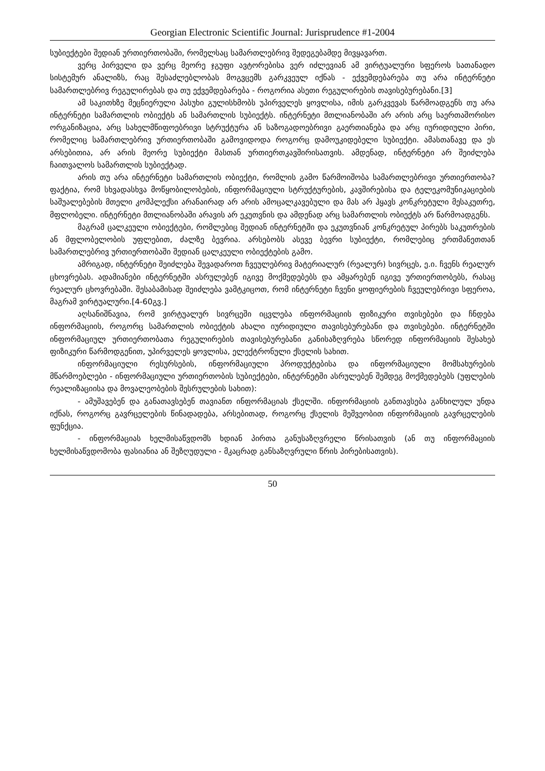Georgian Electronic Scientific Journal: Jurisprudence #1-2004
სუბიექტები შედიან ურთიერთობაში, რომელსაც სამართლებრივ შედეგებამდე მივყავართ.
ვერც პირველი და ვერც მეორე ჯგუფი ავტორებისა ვერ იძლევიან ამ ვირტუალური სფეროს სათანადო სისტემურ ანალიზს, რაც შესაძლებლობას მოგვცემს გარკვეულ იქნას - ექვემდებარება თუ არა ინტერნეტი სამართლებრივ რეგულირებას და თუ ექვემდებარება - როგორია ასეთი რეგულირების თავისებურებანი.[3]
ამ საკითხზე მეცნიერული პასუხი გულისხმობს უპირველეს ყოვლისა, იმის გარკვევას წარმოადგენს თუ არა ინტერნეტი სამართლის ობიექტს ან სამართლის სუბიექტს. ინტერნეტი მთლიანობაში არ არის არც საერთაშორისო ორგანიზაცია, არც სახელმწიფოებრივი სტრუქტურა ან საზოგადოებრივი გაერთიანება და არც იურიდიული პირი, რომელიც სამართლებრივ ურთიერთობაში გამოვიდოდა როგორც დამოუკიდებელი სუბიექტი. ამასთანავე და ეს არსებითია, არ არის მეორე სუბიექტი მასთან ურთიერთკავშირისათვის. ამდენად, ინტერნეტი არ შეიძლება ჩაითვალოს სამართლის სუბიექტად.
არის თუ არა ინტერნეტი სამართლის ობიექტი, რომლის გამო წარმოიშობა სამართლებრივი ურთიერთობა? ფაქტია, რომ სხვადასხვა მოწყობილობების, ინფორმაციული სტრუქტურების, კავშირებისა და ტელეკომუნიკაციების საშუალებების მთელი კომპლექსი არანაირად არ არის ამოცალკავებული და მას არ ჰყავს კონკრეტული მესაკუთრე, მფლობელი. ინტერნეტი მთლიანობაში არავის არ ეკუთვნის და ამდენად არც სამართლის ობიექტს არ წარმოადგენს.
მაგრამ ცალკეული ობიექტები, რომლებიც შედიან ინტერნეტში და ეკუთვნიან კონკრეტულ პირებს საკუთრების ან მფლობელობის უფლებით, ძალზე ბევრია. არსებობს ასევე ბევრი სუბიექტი, რომლებიც ერთმანეთთან სამართლებრივ ურთიერთობაში შედიან ცალკეული ობიექტების გამო.
ამრიგად, ინტერნეტი შეიძლება შევადაროთ ჩვეულებრივ მატერიალურ (რეალურ) სივრცეს, ე.ი. ჩვენს რეალურ ცხოვრებას. ადამიანები ინტერნეტში ასრულებენ იგივე მოქმედებებს და ამყარებენ იგივე ურთიერთობებს, რასაც რეალურ ცხოვრებაში. შესაბამისად შეიძლება ვამტკიცოთ, რომ ინტერნეტი ჩვენი ყოფიერების ჩვეულებრივი სფეროა, მაგრამ ვირტუალური.[4-60გვ.]
აღსანიშნავია, რომ ვირტუალურ სივრცეში იცვლება ინფორმაციის ფიზიკური თვისებები და ჩნდება ინფორმაციის, როგორც სამართლის ობიექტის ახალი იურიდიული თავისებურებანი და თვისებები. ინტერნეტში ინფორმაციულ ურთიერთობათა რეგულირების თავისებურებანი განისაზღვრება სწორედ ინფორმაციის შესახებ ფიზიკური წარმოდგენით, უპირველეს ყოვლისა, ელექტრონული ქსელის სახით.
ინფორმაციული რესურსების, ინფორმაციული პროდუქტებისა და ინფორმაციული მომსახურების მწარმოებლები - ინფორმაციული ურთიერთობის სუბიექტები, ინტერნეტში ასრულებენ შემდეგ მოქმედებებს (უფლების რეალიზაციისა და მოვალეობების შესრულების სახით):
- ამუშავებენ და განათავსებენ თავიანთ ინფორმაციას ქსელში. ინფორმაციის განთავსება განხილულ უნდა იქნას, როგორც გავრცელების წინადადება, არსებითად, როგორც ქსელის მეშვეობით ინფორმაციის გავრცელების ფუნქცია.
- ინფორმაციას ხელმისაწვდომს ხდიან პირთა განუსაზღვრელი წრისათვის (ან თუ ინფორმაციის ხელმისაწვდომობა ფასიანია ან შეზღუდული - მკაცრად განსაზღვრული წრის პირებისათვის).
50